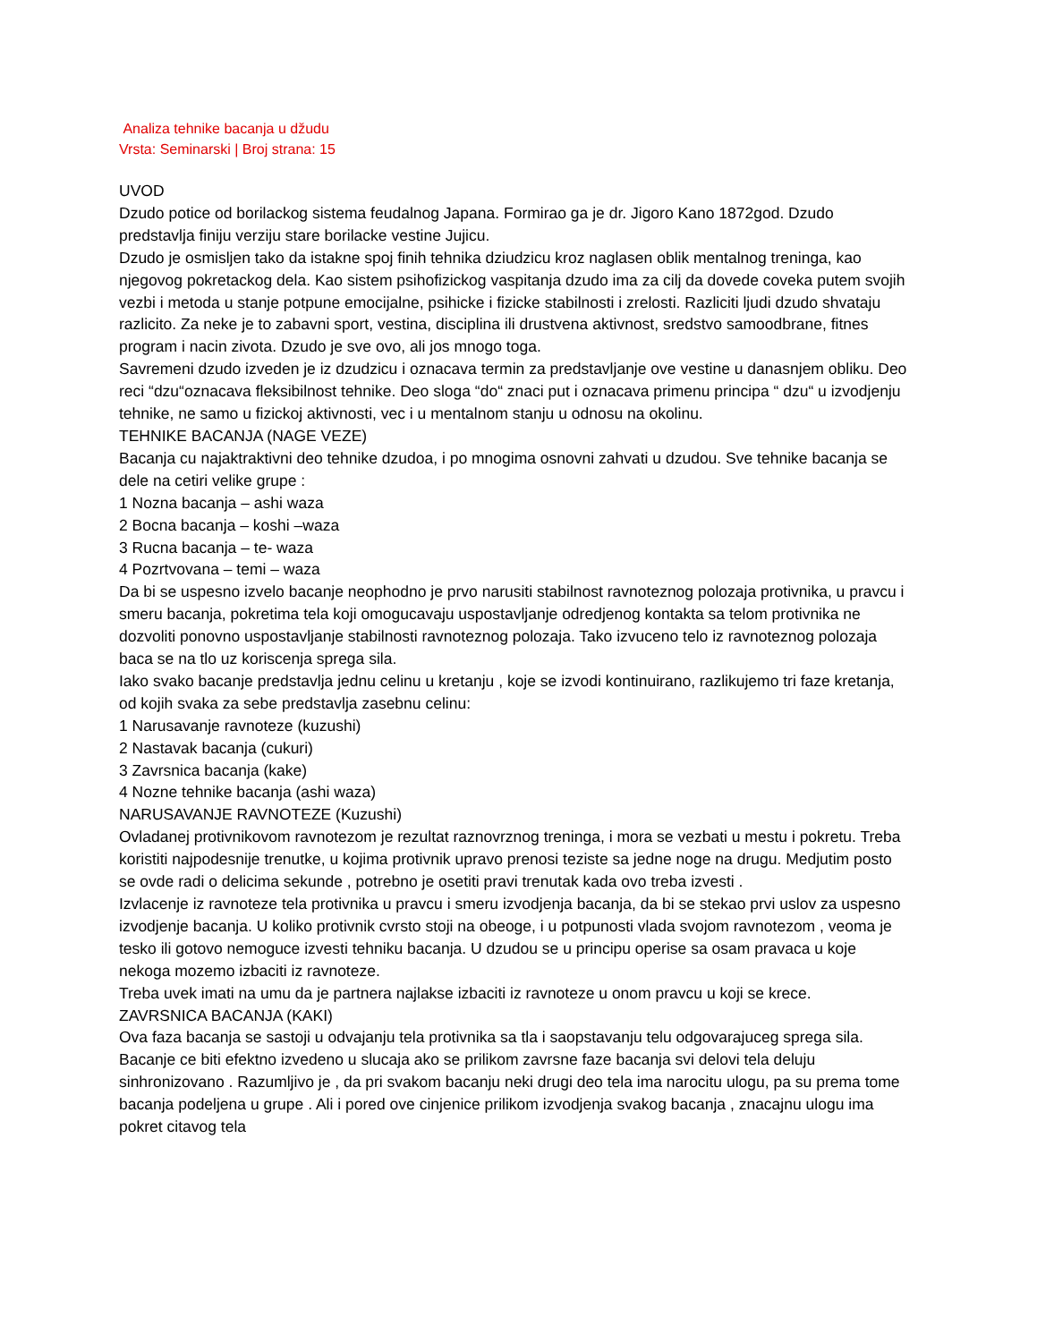Analiza tehnike bacanja u džudu
Vrsta: Seminarski | Broj strana: 15
UVOD
Dzudo potice od borilackog sistema feudalnog Japana. Formirao ga je dr. Jigoro Kano 1872god. Dzudo predstavlja finiju verziju stare borilacke vestine Jujicu.
Dzudo je osmisljen tako da istakne spoj finih tehnika dziudzicu kroz naglasen oblik mentalnog treninga, kao njegovog pokretackog dela. Kao sistem psihofizickog vaspitanja dzudo ima za cilj da dovede coveka putem svojih vezbi i metoda u stanje potpune emocijalne, psihicke i fizicke stabilnosti i zrelosti. Razliciti ljudi dzudo shvataju razlicito. Za neke je to zabavni sport, vestina, disciplina ili drustvena aktivnost, sredstvo samoodbrane, fitnes program i nacin zivota. Dzudo je sve ovo, ali jos mnogo toga.
Savremeni dzudo izveden je iz dzudzicu i oznacava termin za predstavljanje ove vestine u danasnjem obliku. Deo reci “dzu“oznacava fleksibilnost tehnike. Deo sloga “do“ znaci put i oznacava primenu principa “ dzu“ u izvodjenju tehnike, ne samo u fizickoj aktivnosti, vec i u mentalnom stanju u odnosu na okolinu.
TEHNIKE BACANJA (NAGE VEZE)
Bacanja cu najaktraktivni deo tehnike dzudoa, i po mnogima osnovni zahvati u dzudou. Sve tehnike bacanja se dele na cetiri velike grupe :
1 Nozna bacanja – ashi waza
2 Bocna bacanja – koshi –waza
3 Rucna bacanja – te- waza
4 Pozrtvovana – temi – waza
Da bi se uspesno izvelo bacanje neophodno je prvo narusiti stabilnost ravnoteznog polozaja protivnika, u pravcu i smeru bacanja, pokretima tela koji omogucavaju uspostavljanje odredjenog kontakta sa telom protivnika ne dozvoliti ponovno uspostavljanje stabilnosti ravnoteznog polozaja. Tako izvuceno telo iz ravnoteznog polozaja baca se na tlo uz koriscenja sprega sila.
Iako svako bacanje predstavlja jednu celinu u kretanju , koje se izvodi kontinuirano, razlikujemo tri faze kretanja, od kojih svaka za sebe predstavlja zasebnu celinu:
1 Narusavanje ravnoteze (kuzushi)
2 Nastavak bacanja (cukuri)
3 Zavrsnica bacanja (kake)
4 Nozne tehnike bacanja (ashi waza)
NARUSAVANJE RAVNOTEZE (Kuzushi)
Ovladanej protivnikovom ravnotezom je rezultat raznovrznog treninga, i mora se vezbati u mestu i pokretu. Treba koristiti najpodesnije trenutke, u kojima protivnik upravo prenosi teziste sa jedne noge na drugu. Medjutim posto se ovde radi o delicima sekunde , potrebno je osetiti pravi trenutak kada ovo treba izvesti .
Izvlacenje iz ravnoteze tela protivnika u pravcu i smeru izvodjenja bacanja, da bi se stekao prvi uslov za uspesno izvodjenje bacanja. U koliko protivnik cvrsto stoji na obeoge, i u potpunosti vlada svojom ravnotezom , veoma je tesko ili gotovo nemoguce izvesti tehniku bacanja. U dzudou se u principu operise sa osam pravaca u koje nekoga mozemo izbaciti iz ravnoteze.
Treba uvek imati na umu da je partnera najlakse izbaciti iz ravnoteze u onom pravcu u koji se krece.
ZAVRSNICA BACANJA (KAKI)
Ova faza bacanja se sastoji u odvajanju tela protivnika sa tla i saopstavanju telu odgovarajuceg sprega sila. Bacanje ce biti efektno izvedeno u slucaja ako se prilikom zavrsne faze bacanja svi delovi tela deluju sinhronizovano . Razumljivo je , da pri svakom bacanju neki drugi deo tela ima narocitu ulogu, pa su prema tome bacanja podeljena u grupe . Ali i pored ove cinjenice prilikom izvodjenja svakog bacanja , znacajnu ulogu ima pokret citavog tela